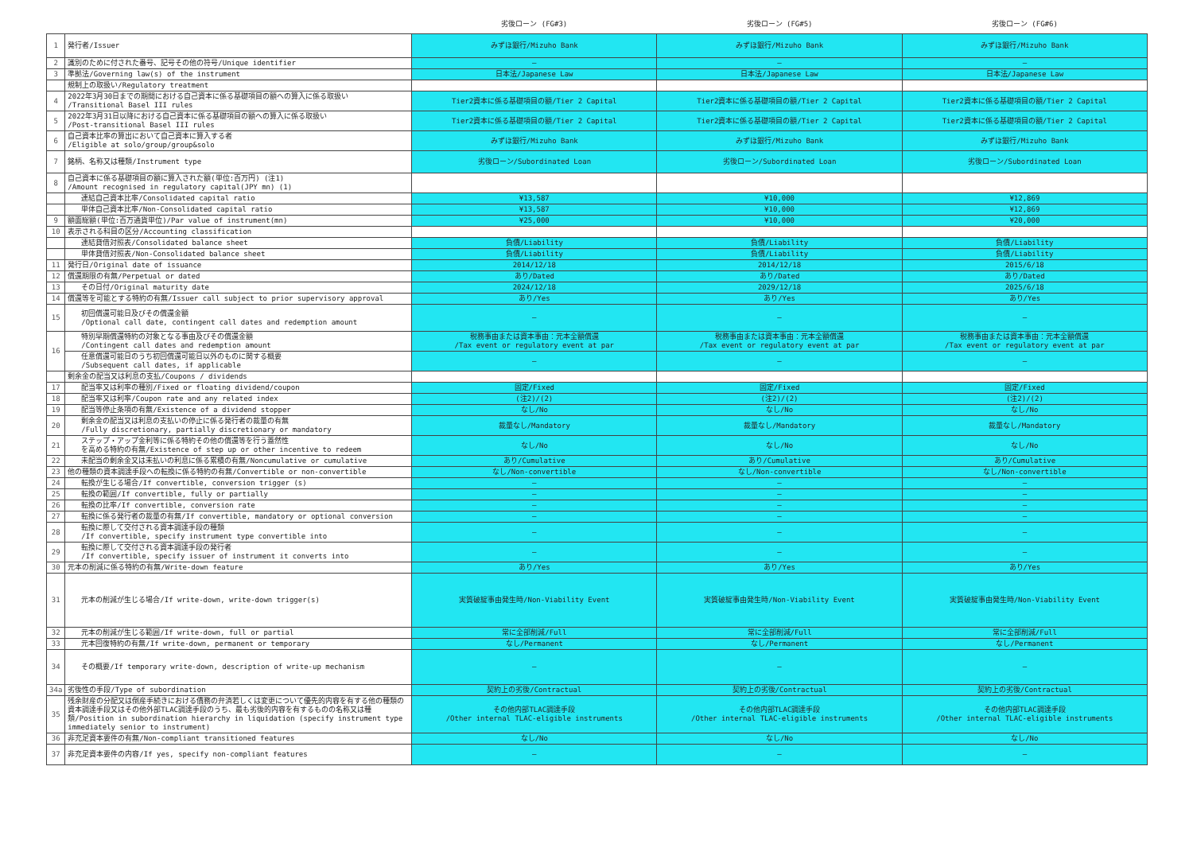| | | 劣後ローン (FG#3) | 劣後ローン (FG#5) | 劣後ローン (FG#6) |
| --- | --- | --- | --- | --- |
| 1 | 発行者/Issuer | みずほ銀行/Mizuho Bank | みずほ銀行/Mizuho Bank | みずほ銀行/Mizuho Bank |
| 2 | 識別のために付された番号、記号その他の符号/Unique identifier | — | — | — |
| 3 | 準拠法/Governing law(s) of the instrument | 日本法/Japanese Law | 日本法/Japanese Law | 日本法/Japanese Law |
| | 規制上の取扱い/Regulatory treatment | | | |
| 4 | 2022年3月30日までの期間における自己資本に係る基礎項目の額への算入に係る取扱い /Transitional Basel III rules | Tier2資本に係る基礎項目の額/Tier 2 Capital | Tier2資本に係る基礎項目の額/Tier 2 Capital | Tier2資本に係る基礎項目の額/Tier 2 Capital |
| 5 | 2022年3月31日以降における自己資本に係る基礎項目の額への算入に係る取扱い /Post-transitional Basel III rules | Tier2資本に係る基礎項目の額/Tier 2 Capital | Tier2資本に係る基礎項目の額/Tier 2 Capital | Tier2資本に係る基礎項目の額/Tier 2 Capital |
| 6 | 自己資本比率の算出において自己資本に算入する者 /Eligible at solo/group/group&solo | みずほ銀行/Mizuho Bank | みずほ銀行/Mizuho Bank | みずほ銀行/Mizuho Bank |
| 7 | 銘柄、名称又は種類/Instrument type | 劣後ローン/Subordinated Loan | 劣後ローン/Subordinated Loan | 劣後ローン/Subordinated Loan |
| 8 | 自己資本に係る基礎項目の額に算入された額(単位:百万円) (注1) /Amount recognised in regulatory capital(JPY mn) (1) | | | |
| | 連結自己資本比率/Consolidated capital ratio | ¥13,587 | ¥10,000 | ¥12,869 |
| | 単体自己資本比率/Non-Consolidated capital ratio | ¥13,587 | ¥10,000 | ¥12,869 |
| 9 | 額面総額(単位:百万通貨単位)/Par value of instrument(mn) | ¥25,000 | ¥10,000 | ¥20,000 |
| 10 | 表示される科目の区分/Accounting classification | | | |
| | 連結貸借対照表/Consolidated balance sheet | 負債/Liability | 負債/Liability | 負債/Liability |
| | 単体貸借対照表/Non-Consolidated balance sheet | 負債/Liability | 負債/Liability | 負債/Liability |
| 11 | 発行日/Original date of issuance | 2014/12/18 | 2014/12/18 | 2015/6/18 |
| 12 | 償還期限の有無/Perpetual or dated | あり/Dated | あり/Dated | あり/Dated |
| 13 | その日付/Original maturity date | 2024/12/18 | 2029/12/18 | 2025/6/18 |
| 14 | 償還等を可能とする特約の有無/Issuer call subject to prior supervisory approval | あり/Yes | あり/Yes | あり/Yes |
| 15 | 初回償還可能日及びその償還金額 /Optional call date, contingent call dates and redemption amount | — | — | — |
| 16 | 特別早期償還特約の対象となる事由及びその償還金額 /Contingent call dates and redemption amount | 税務事由または資本事由：元本全額償還 /Tax event or regulatory event at par | 税務事由または資本事由：元本全額償還 /Tax event or regulatory event at par | 税務事由または資本事由：元本全額償還 /Tax event or regulatory event at par |
| | 任意償還可能日のうち初回償還可能日以外のものに関する概要 /Subsequent call dates, if applicable | — | — | — |
| | 剰余金の配当又は利息の支払/Coupons / dividends | | | |
| 17 | 配当率又は利率の種別/Fixed or floating dividend/coupon | 固定/Fixed | 固定/Fixed | 固定/Fixed |
| 18 | 配当率又は利率/Coupon rate and any related index | (注2)/(2) | (注2)/(2) | (注2)/(2) |
| 19 | 配当等停止条項の有無/Existence of a dividend stopper | なし/No | なし/No | なし/No |
| 20 | 剰余金の配当又は利息の支払いの停止に係る発行者の裁量の有無 /Fully discretionary, partially discretionary or mandatory | 裁量なし/Mandatory | 裁量なし/Mandatory | 裁量なし/Mandatory |
| 21 | ステップ・アップ金利等に係る特約その他の償還等を行う蓋然性 を高める特約の有無/Existence of step up or other incentive to redeem | なし/No | なし/No | なし/No |
| 22 | 未配当の剰余金又は未払いの利息に係る累積の有無/Noncumulative or cumulative | あり/Cumulative | あり/Cumulative | あり/Cumulative |
| 23 | 他の種類の資本調達手段への転換に係る特約の有無/Convertible or non-convertible | なし/Non-convertible | なし/Non-convertible | なし/Non-convertible |
| 24 | 転換が生じる場合/If convertible, conversion trigger (s) | — | — | — |
| 25 | 転換の範囲/If convertible, fully or partially | — | — | — |
| 26 | 転換の比率/If convertible, conversion rate | — | — | — |
| 27 | 転換に係る発行者の裁量の有無/If convertible, mandatory or optional conversion | — | — | — |
| 28 | 転換に際して交付される資本調達手段の種類 /If convertible, specify instrument type convertible into | — | — | — |
| 29 | 転換に際して交付される資本調達手段の発行者 /If convertible, specify issuer of instrument it converts into | — | — | — |
| 30 | 元本の削減に係る特約の有無/Write-down feature | あり/Yes | あり/Yes | あり/Yes |
| 31 | 元本の削減が生じる場合/If write-down, write-down trigger(s) | 実質破綻事由発生時/Non-Viability Event | 実質破綻事由発生時/Non-Viability Event | 実質破綻事由発生時/Non-Viability Event |
| 32 | 元本の削減が生じる範囲/If write-down, full or partial | 常に全部削減/Full | 常に全部削減/Full | 常に全部削減/Full |
| 33 | 元本回復特約の有無/If write-down, permanent or temporary | なし/Permanent | なし/Permanent | なし/Permanent |
| 34 | その概要/If temporary write-down, description of write-up mechanism | — | — | — |
| 34a | 劣後性の手段/Type of subordination | 契約上の劣後/Contractual | 契約上の劣後/Contractual | 契約上の劣後/Contractual |
| 35 | 残余財産の分配又は倒産手続きにおける債務の弁済若しくは変更について優先的内容を有する他の種類の資本調達手段又はその他外部TLAC調達手段のうち、最も劣後的内容を有するものの名称又は種類/Position in subordination hierarchy in liquidation (specify instrument type immediately senior to instrument) | その他内部TLAC調達手段 /Other internal TLAC-eligible instruments | その他内部TLAC調達手段 /Other internal TLAC-eligible instruments | その他内部TLAC調達手段 /Other internal TLAC-eligible instruments |
| 36 | 非充足資本要件の有無/Non-compliant transitioned features | なし/No | なし/No | なし/No |
| 37 | 非充足資本要件の内容/If yes, specify non-compliant features | — | — | — |